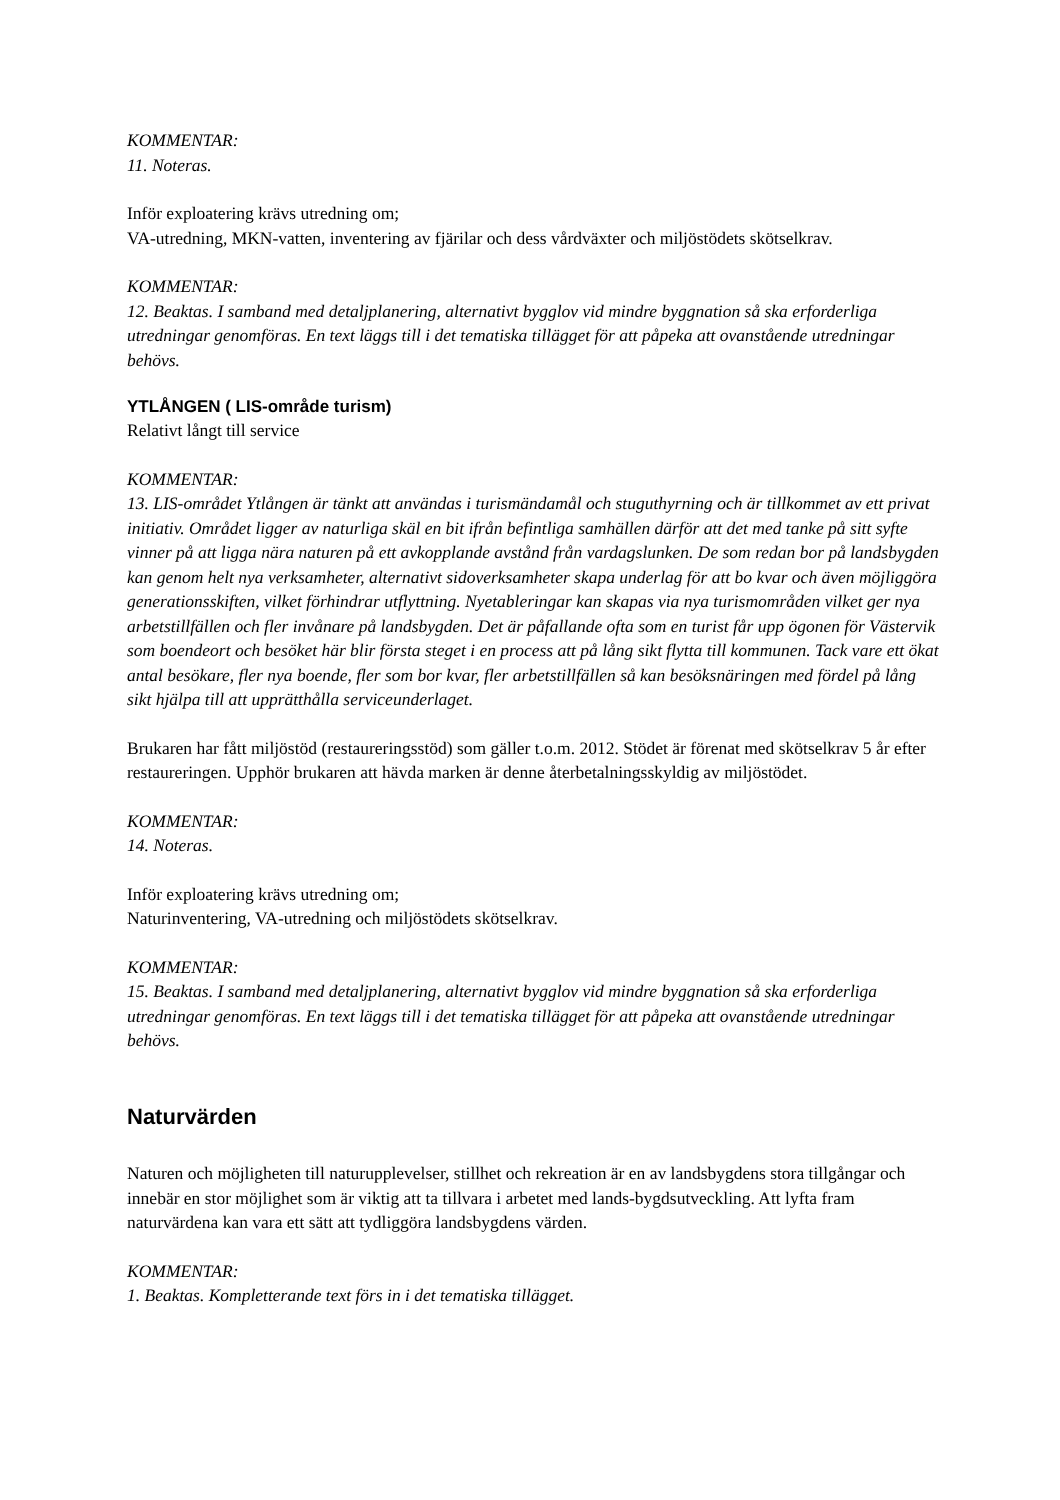KOMMENTAR:
11. Noteras.
Inför exploatering krävs utredning om;
VA-utredning, MKN-vatten, inventering av fjärilar och dess vårdväxter och miljöstödets skötselkrav.
KOMMENTAR:
12. Beaktas. I samband med detaljplanering, alternativt bygglov vid mindre byggnation så ska erforderliga utredningar genomföras. En text läggs till i det tematiska tillägget för att påpeka att ovanstående utredningar behövs.
YTLÅNGEN ( LIS-område turism)
Relativt långt till service
KOMMENTAR:
13. LIS-området Ytlången är tänkt att användas i turismändamål och stuguthyrning och är tillkommet av ett privat initiativ. Området ligger av naturliga skäl en bit ifrån befintliga samhällen därför att det med tanke på sitt syfte vinner på att ligga nära naturen på ett avkopplande avstånd från vardagslunken. De som redan bor på landsbygden kan genom helt nya verksamheter, alternativt sidoverksamheter skapa underlag för att bo kvar och även möjliggöra generationsskiften, vilket förhindrar utflyttning. Nyetableringar kan skapas via nya turismområden vilket ger nya arbetstillfällen och fler invånare på landsbygden. Det är påfallande ofta som en turist får upp ögonen för Västervik som boendeort och besöket här blir första steget i en process att på lång sikt flytta till kommunen. Tack vare ett ökat antal besökare, fler nya boende, fler som bor kvar, fler arbetstillfällen så kan besöksnäringen med fördel på lång sikt hjälpa till att upprätthålla serviceunderlaget.
Brukaren har fått miljöstöd (restaureringsstöd) som gäller t.o.m. 2012. Stödet är förenat med skötselkrav 5 år efter restaureringen. Upphör brukaren att hävda marken är denne återbetalningsskyldig av miljöstödet.
KOMMENTAR:
14. Noteras.
Inför exploatering krävs utredning om;
Naturinventering, VA-utredning och miljöstödets skötselkrav.
KOMMENTAR:
15. Beaktas. I samband med detaljplanering, alternativt bygglov vid mindre byggnation så ska erforderliga utredningar genomföras. En text läggs till i det tematiska tillägget för att påpeka att ovanstående utredningar behövs.
Naturvärden
Naturen och möjligheten till naturupplevelser, stillhet och rekreation är en av landsbygdens stora tillgångar och innebär en stor möjlighet som är viktig att ta tillvara i arbetet med lands-bygdsutveckling. Att lyfta fram naturvärdena kan vara ett sätt att tydliggöra landsbygdens värden.
KOMMENTAR:
1. Beaktas. Kompletterande text förs in i det tematiska tillägget.